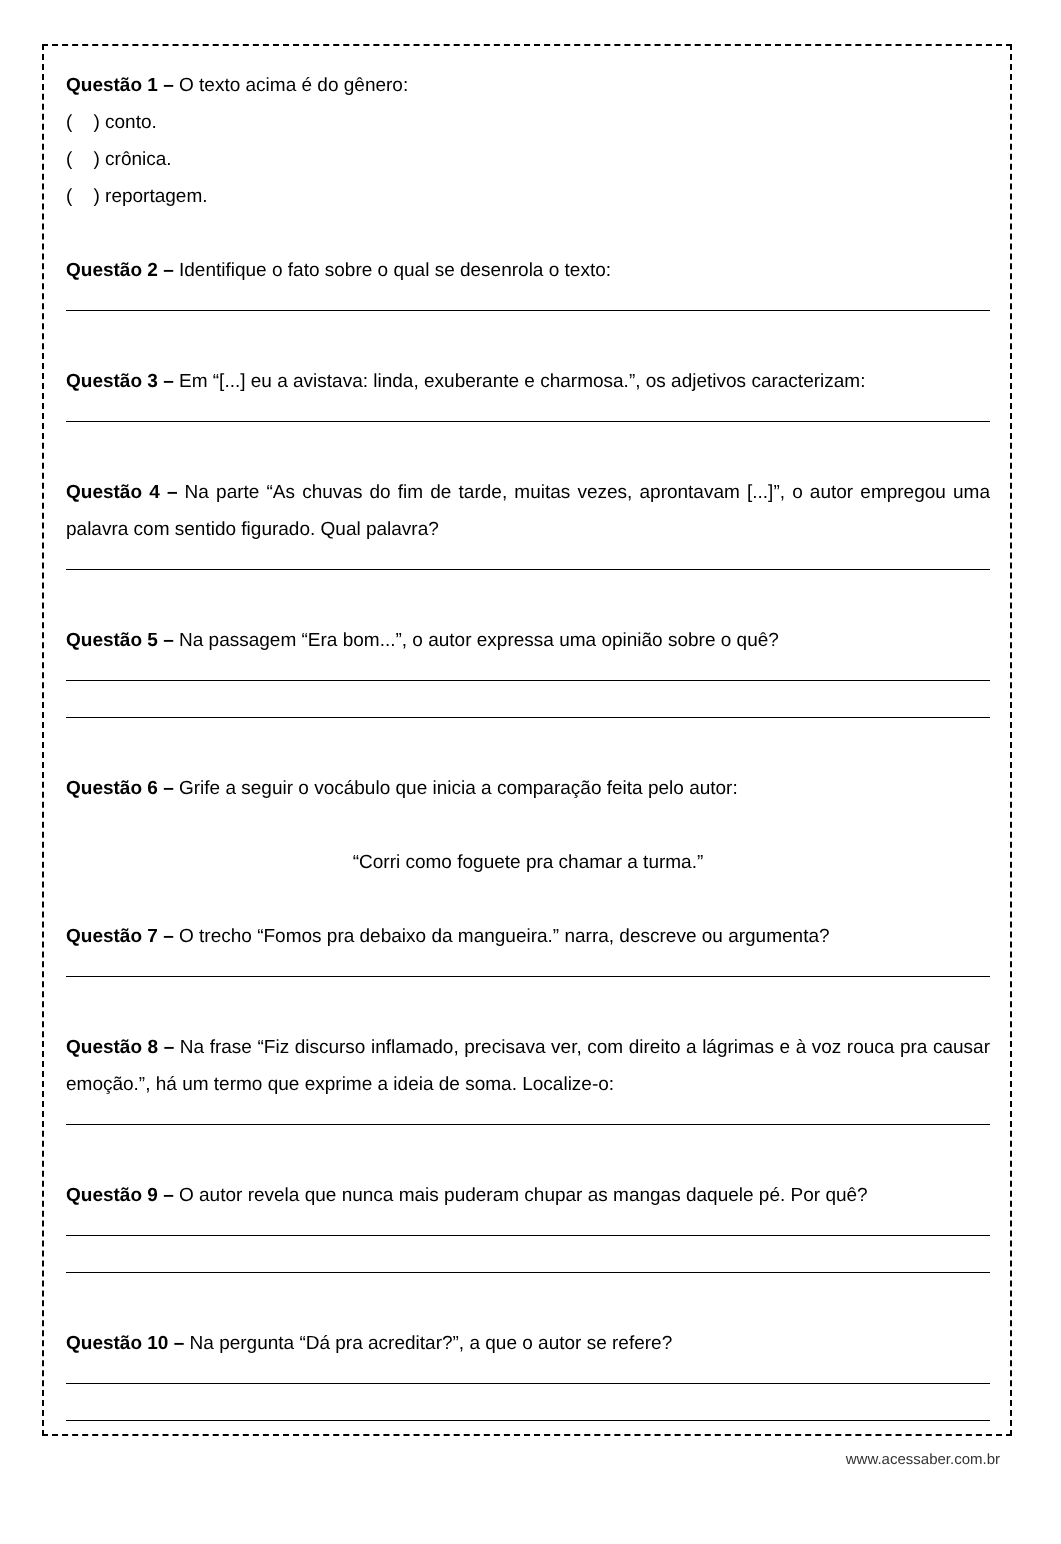Questão 1 – O texto acima é do gênero:
( ) conto.
( ) crônica.
( ) reportagem.
Questão 2 – Identifique o fato sobre o qual se desenrola o texto:
Questão 3 – Em “[...] eu a avistava: linda, exuberante e charmosa.”, os adjetivos caracterizam:
Questão 4 – Na parte “As chuvas do fim de tarde, muitas vezes, aprontavam [...]”, o autor empregou uma palavra com sentido figurado. Qual palavra?
Questão 5 – Na passagem “Era bom...”, o autor expressa uma opinião sobre o quê?
Questão 6 – Grife a seguir o vocábulo que inicia a comparação feita pelo autor:
“Corri como foguete pra chamar a turma.”
Questão 7 – O trecho “Fomos pra debaixo da mangueira.” narra, descreve ou argumenta?
Questão 8 – Na frase “Fiz discurso inflamado, precisava ver, com direito a lágrimas e à voz rouca pra causar emoção.”, há um termo que exprime a ideia de soma. Localize-o:
Questão 9 – O autor revela que nunca mais puderam chupar as mangas daquele pé. Por quê?
Questão 10 – Na pergunta “Dá pra acreditar?”, a que o autor se refere?
www.acessaber.com.br